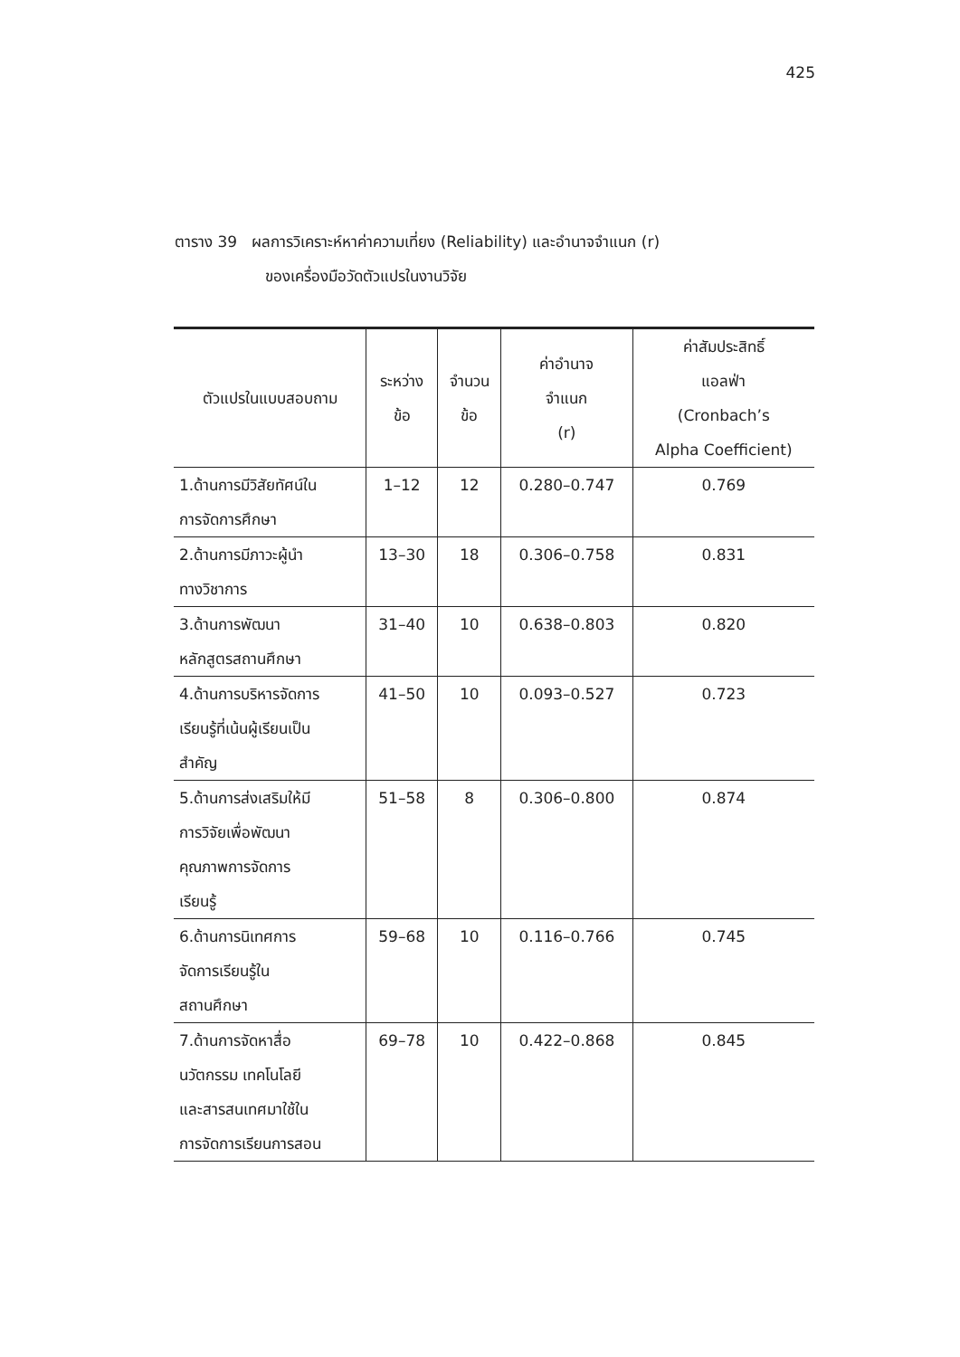425
ตาราง 39 ผลการวิเคราะห์หาค่าความเที่ยง (Reliability) และอำนาจจำแนก (r)
ของเครื่องมือวัดตัวแปรในงานวิจัย
| ตัวแปรในแบบสอบถาม | ระหว่าง ข้อ | จำนวน ข้อ | ค่าอำนาจ จำแนก (r) | ค่าสัมประสิทธิ์ แอลฟ่า (Cronbach’s Alpha Coefficient) |
| --- | --- | --- | --- | --- |
| 1.ด้านการมีวิสัยทัศน์ใน การจัดการศึกษา | 1–12 | 12 | 0.280–0.747 | 0.769 |
| 2.ด้านการมีภาวะผู้นำ ทางวิชาการ | 13–30 | 18 | 0.306–0.758 | 0.831 |
| 3.ด้านการพัฒนา หลักสูตรสถานศึกษา | 31–40 | 10 | 0.638–0.803 | 0.820 |
| 4.ด้านการบริหารจัดการ เรียนรู้ที่เน้นผู้เรียนเป็น สำคัญ | 41–50 | 10 | 0.093–0.527 | 0.723 |
| 5.ด้านการส่งเสริมให้มี การวิจัยเพื่อพัฒนา คุณภาพการจัดการ เรียนรู้ | 51–58 | 8 | 0.306–0.800 | 0.874 |
| 6.ด้านการนิเทศการ จัดการเรียนรู้ใน สถานศึกษา | 59–68 | 10 | 0.116–0.766 | 0.745 |
| 7.ด้านการจัดหาสื่อ นวัตกรรม เทคโนโลยี และสารสนเทศมาใช้ใน การจัดการเรียนการสอน | 69–78 | 10 | 0.422–0.868 | 0.845 |